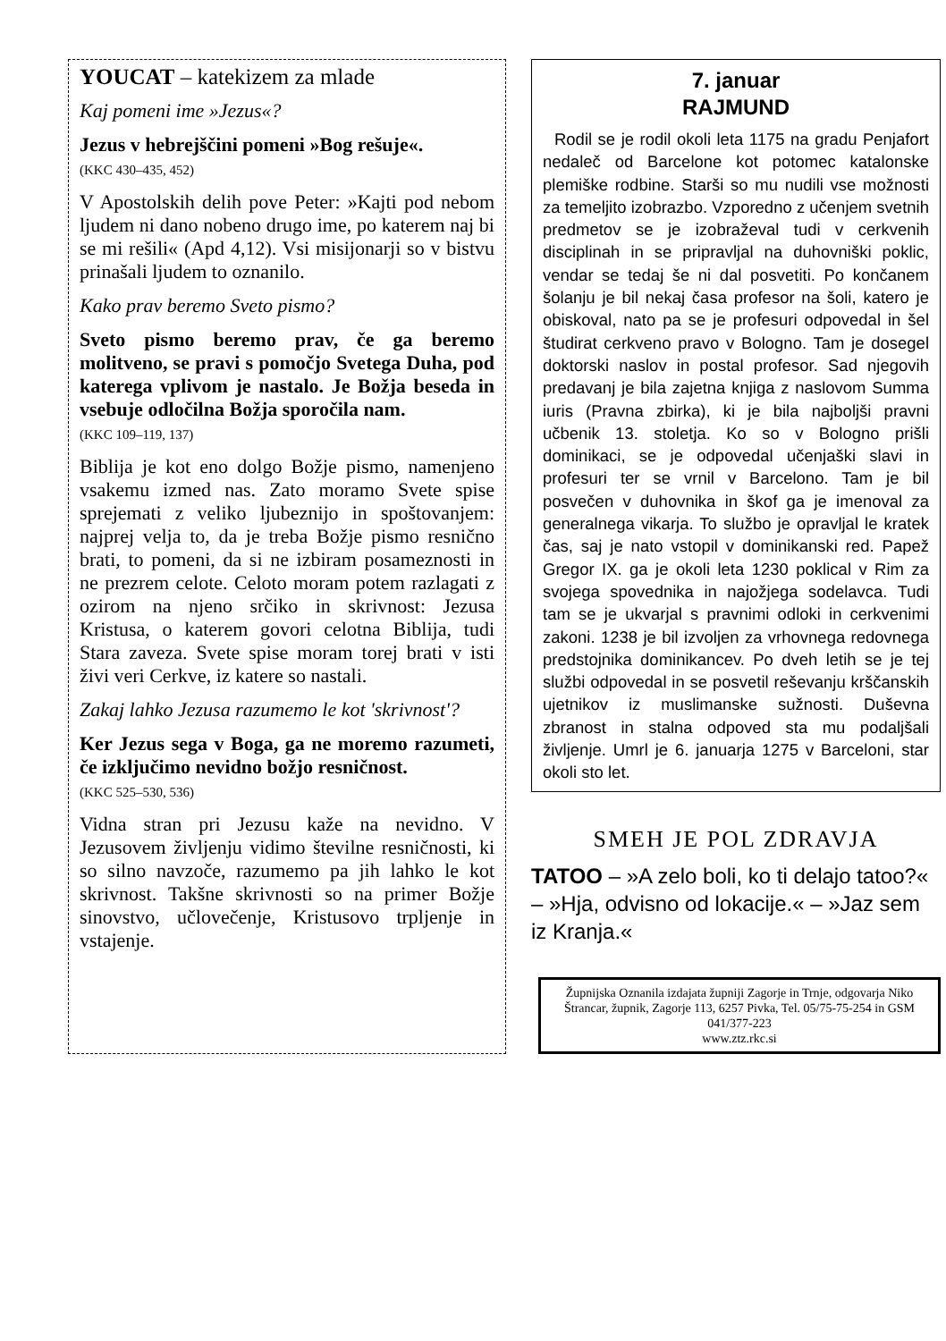YOUCAT – katekizem za mlade
Kaj pomeni ime »Jezus«?
Jezus v hebrejščini pomeni »Bog rešuje«.
(KKC 430–435, 452)
V Apostolskih delih pove Peter: »Kajti pod nebom ljudem ni dano nobeno drugo ime, po katerem naj bi se mi rešili« (Apd 4,12). Vsi misijonarji so v bistvu prinašali ljudem to oznanilo.
Kako prav beremo Sveto pismo?
Sveto pismo beremo prav, če ga beremo molitveno, se pravi s pomočjo Svetega Duha, pod katerega vplivom je nastalo. Je Božja beseda in vsebuje odločilna Božja sporočila nam.
(KKC 109–119, 137)
Biblija je kot eno dolgo Božje pismo, namenjeno vsakemu izmed nas. Zato moramo Svete spise sprejemati z veliko ljubeznijo in spoštovanjem: najprej velja to, da je treba Božje pismo resnično brati, to pomeni, da si ne izbiram posameznosti in ne prezrem celote. Celoto moram potem razlagati z ozirom na njeno srčiko in skrivnost: Jezusa Kristusa, o katerem govori celotna Biblija, tudi Stara zaveza. Svete spise moram torej brati v isti živi veri Cerkve, iz katere so nastali.
Zakaj lahko Jezusa razumemo le kot 'skrivnost'?
Ker Jezus sega v Boga, ga ne moremo razumeti, če izključimo nevidno božjo resničnost.
(KKC 525–530, 536)
Vidna stran pri Jezusu kaže na nevidno. V Jezusovem življenju vidimo številne resničnosti, ki so silno navzoče, razumemo pa jih lahko le kot skrivnost. Takšne skrivnosti so na primer Božje sinovstvo, učlovečenje, Kristusovo trpljenje in vstajenje.
7. januar
RAJMUND
Rodil se je rodil okoli leta 1175 na gradu Penjafort nedaleč od Barcelone kot potomec katalonske plemiške rodbine. Starši so mu nudili vse možnosti za temeljito izobrazbo. Vzporedno z učenjem svetnih predmetov se je izobraževal tudi v cerkvenih disciplinah in se pripravljal na duhovniški poklic, vendar se tedaj še ni dal posvetiti. Po končanem šolanju je bil nekaj časa profesor na šoli, katero je obiskoval, nato pa se je profesuri odpovedal in šel študirat cerkveno pravo v Bologno. Tam je dosegel doktorski naslov in postal profesor. Sad njegovih predavanj je bila zajetna knjiga z naslovom Summa iuris (Pravna zbirka), ki je bila najboljši pravni učbenik 13. stoletja. Ko so v Bologno prišli dominikaci, se je odpovedal učenjaški slavi in profesuri ter se vrnil v Barcelono. Tam je bil posvečen v duhovnika in škof ga je imenoval za generalnega vikarja. To službo je opravljal le kratek čas, saj je nato vstopil v dominikanski red. Papež Gregor IX. ga je okoli leta 1230 poklical v Rim za svojega spovednika in najožjega sodelavca. Tudi tam se je ukvarjal s pravnimi odloki in cerkvenimi zakoni. 1238 je bil izvoljen za vrhovnega redovnega predstojnika dominikancev. Po dveh letih se je tej službi odpovedal in se posvetil reševanju krščanskih ujetnikov iz muslimanske sužnosti. Duševna zbranost in stalna odpoved sta mu podaljšali življenje. Umrl je 6. januarja 1275 v Barceloni, star okoli sto let.
SMEH JE POL ZDRAVJA
TATOO – »A zelo boli, ko ti delajo tatoo?« – »Hja, odvisno od lokacije.« – »Jaz sem iz Kranja.«
Župnijska Oznanila izdajata župniji Zagorje in Trnje, odgovarja Niko Štrancar, župnik, Zagorje 113, 6257 Pivka, Tel. 05/75-75-254 in GSM 041/377-223
www.ztz.rkc.si